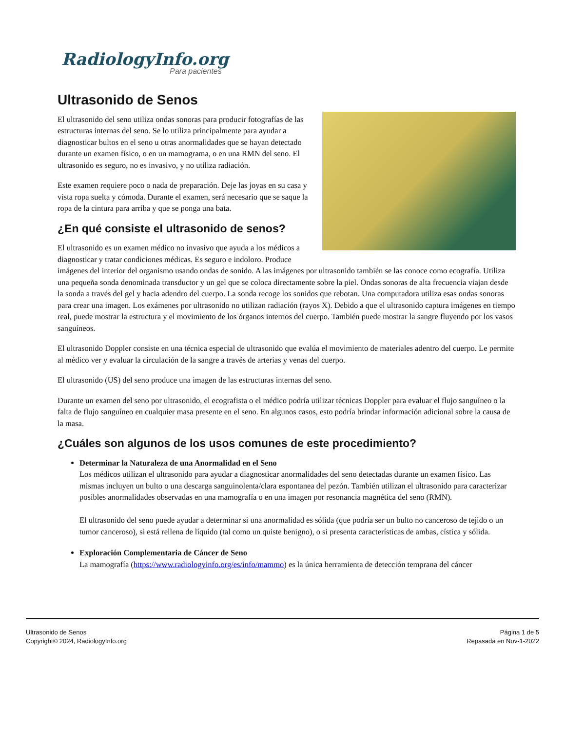RadiologyInfo.org
Para pacientes
Ultrasonido de Senos
El ultrasonido del seno utiliza ondas sonoras para producir fotografías de las estructuras internas del seno. Se lo utiliza principalmente para ayudar a diagnosticar bultos en el seno u otras anormalidades que se hayan detectado durante un examen físico, o en un mamograma, o en una RMN del seno. El ultrasonido es seguro, no es invasivo, y no utiliza radiación.
Este examen requiere poco o nada de preparación. Deje las joyas en su casa y vista ropa suelta y cómoda. Durante el examen, será necesario que se saque la ropa de la cintura para arriba y que se ponga una bata.
¿En qué consiste el ultrasonido de senos?
El ultrasonido es un examen médico no invasivo que ayuda a los médicos a diagnosticar y tratar condiciones médicas. Es seguro e indoloro. Produce imágenes del interior del organismo usando ondas de sonido. A las imágenes por ultrasonido también se las conoce como ecografía. Utiliza una pequeña sonda denominada transductor y un gel que se coloca directamente sobre la piel. Ondas sonoras de alta frecuencia viajan desde la sonda a través del gel y hacia adendro del cuerpo. La sonda recoge los sonidos que rebotan. Una computadora utiliza esas ondas sonoras para crear una imagen. Los exámenes por ultrasonido no utilizan radiación (rayos X). Debido a que el ultrasonido captura imágenes en tiempo real, puede mostrar la estructura y el movimiento de los órganos internos del cuerpo. También puede mostrar la sangre fluyendo por los vasos sanguíneos.
El ultrasonido Doppler consiste en una técnica especial de ultrasonido que evalúa el movimiento de materiales adentro del cuerpo. Le permite al médico ver y evaluar la circulación de la sangre a través de arterias y venas del cuerpo.
El ultrasonido (US) del seno produce una imagen de las estructuras internas del seno.
Durante un examen del seno por ultrasonido, el ecografista o el médico podría utilizar técnicas Doppler para evaluar el flujo sanguíneo o la falta de flujo sanguíneo en cualquier masa presente en el seno. En algunos casos, esto podría brindar información adicional sobre la causa de la masa.
¿Cuáles son algunos de los usos comunes de este procedimiento?
Determinar la Naturaleza de una Anormalidad en el Seno
Los médicos utilizan el ultrasonido para ayudar a diagnosticar anormalidades del seno detectadas durante un examen físico. Las mismas incluyen un bulto o una descarga sanguinolenta/clara espontanea del pezón. También utilizan el ultrasonido para caracterizar posibles anormalidades observadas en una mamografía o en una imagen por resonancia magnética del seno (RMN).
El ultrasonido del seno puede ayudar a determinar si una anormalidad es sólida (que podría ser un bulto no canceroso de tejido o un tumor canceroso), si está rellena de líquido (tal como un quiste benigno), o si presenta características de ambas, cística y sólida.
Exploración Complementaria de Cáncer de Seno
La mamografía (https://www.radiologyinfo.org/es/info/mammo) es la única herramienta de detección temprana del cáncer
Ultrasonido de Senos
Copyright© 2024, RadiologyInfo.org
Página 1 de 5
Repasada en Nov-1-2022